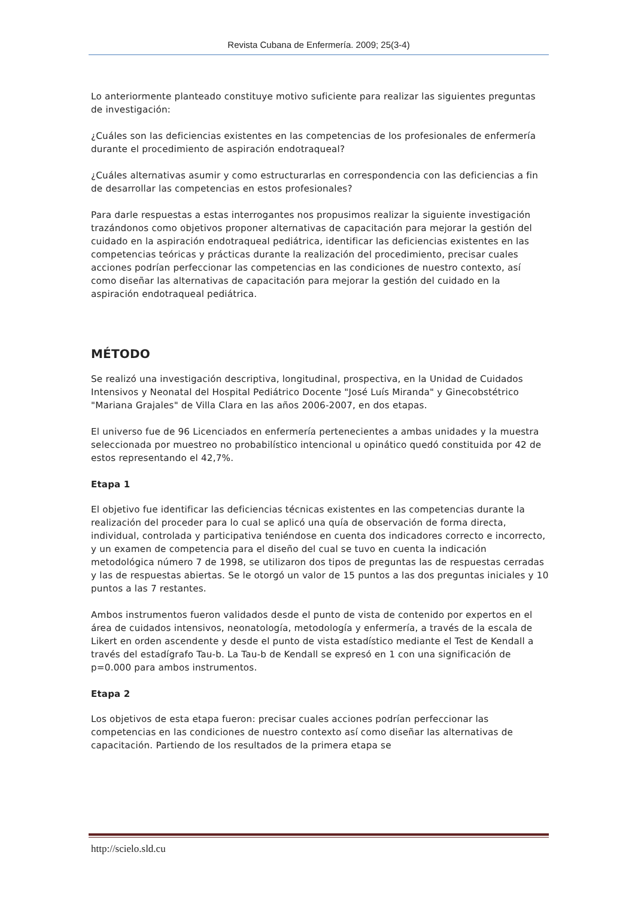Revista Cubana de Enfermería. 2009; 25(3-4)
Lo anteriormente planteado constituye motivo suficiente para realizar las siguientes preguntas de investigación:
¿Cuáles son las deficiencias existentes en las competencias de los profesionales de enfermería durante el procedimiento de aspiración endotraqueal?
¿Cuáles alternativas asumir y como estructurarlas en correspondencia con las deficiencias a fin de desarrollar las competencias en estos profesionales?
Para darle respuestas a estas interrogantes nos propusimos realizar la siguiente investigación trazándonos como objetivos proponer alternativas de capacitación para mejorar la gestión del cuidado en la aspiración endotraqueal pediátrica, identificar las deficiencias existentes en las competencias teóricas y prácticas durante la realización del procedimiento, precisar cuales acciones podrían perfeccionar las competencias en las condiciones de nuestro contexto, así como diseñar las alternativas de capacitación para mejorar la gestión del cuidado en la aspiración endotraqueal pediátrica.
MÉTODO
Se realizó una investigación descriptiva, longitudinal, prospectiva, en la Unidad de Cuidados Intensivos y Neonatal del Hospital Pediátrico Docente "José Luís Miranda" y Ginecobstétrico "Mariana Grajales" de Villa Clara en las años 2006-2007, en dos etapas.
El universo fue de 96 Licenciados en enfermería pertenecientes a ambas unidades y la muestra seleccionada por muestreo no probabilístico intencional u opinático quedó constituida por 42 de estos representando el 42,7%.
Etapa 1
El objetivo fue identificar las deficiencias técnicas existentes en las competencias durante la realización del proceder para lo cual se aplicó una quía de observación de forma directa, individual, controlada y participativa teniéndose en cuenta dos indicadores correcto e incorrecto, y un examen de competencia para el diseño del cual se tuvo en cuenta la indicación metodológica número 7 de 1998, se utilizaron dos tipos de preguntas las de respuestas cerradas y las de respuestas abiertas. Se le otorgó un valor de 15 puntos a las dos preguntas iniciales y 10 puntos a las 7 restantes.
Ambos instrumentos fueron validados desde el punto de vista de contenido por expertos en el área de cuidados intensivos, neonatología, metodología y enfermería, a través de la escala de Likert en orden ascendente y desde el punto de vista estadístico mediante el Test de Kendall a través del estadígrafo Tau-b. La Tau-b de Kendall se expresó en 1 con una significación de p=0.000 para ambos instrumentos.
Etapa 2
Los objetivos de esta etapa fueron: precisar cuales acciones podrían perfeccionar las competencias en las condiciones de nuestro contexto así como diseñar las alternativas de capacitación. Partiendo de los resultados de la primera etapa se
http://scielo.sld.cu